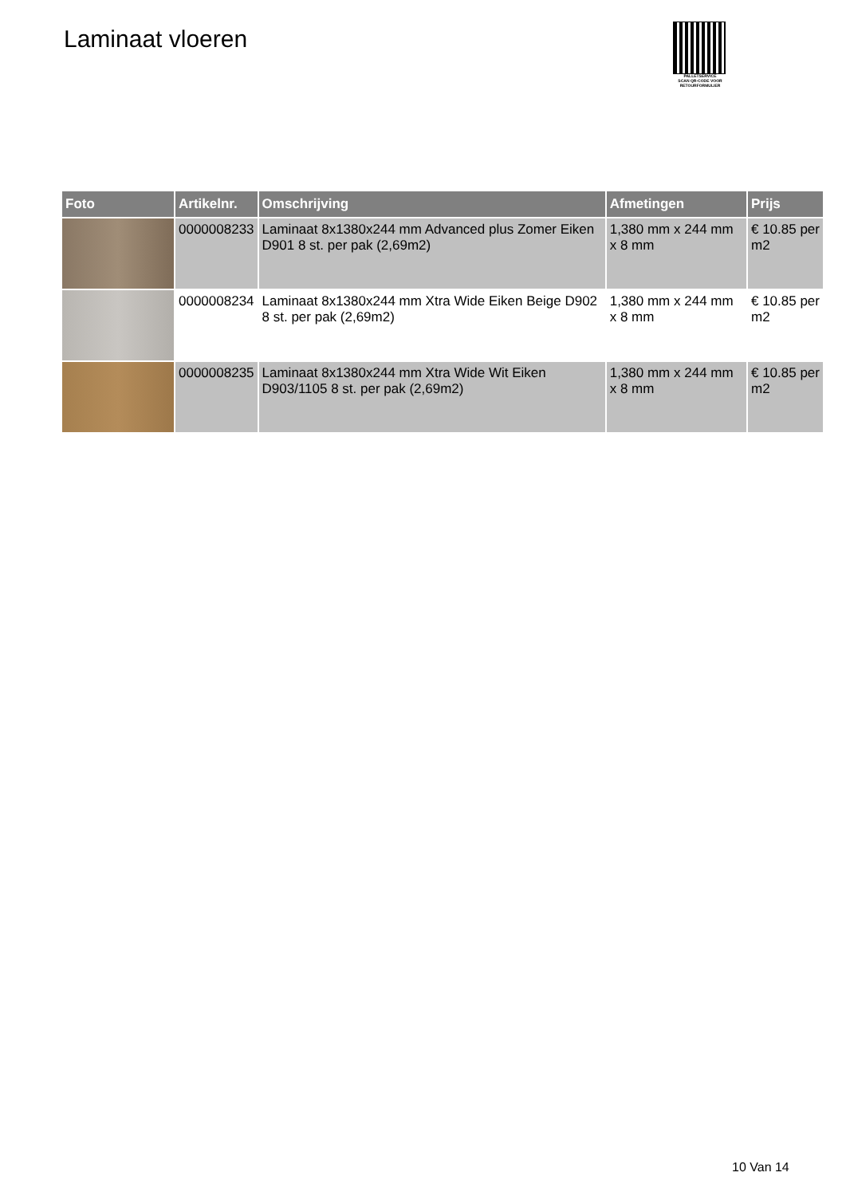Laminaat vloeren
PALLETSERVICE
SCAN QR-CODE VOOR RETOURFORMULIER
| Foto | Artikelnr. | Omschrijving | Afmetingen | Prijs |
| --- | --- | --- | --- | --- |
| | 0000008233 | Laminaat 8x1380x244 mm Advanced plus Zomer Eiken D901 8 st. per pak (2,69m2) | 1,380 mm x 244 mm x 8 mm | € 10.85 per m2 |
| | 0000008234 | Laminaat 8x1380x244 mm Xtra Wide Eiken Beige D902 8 st. per pak (2,69m2) | 1,380 mm x 244 mm x 8 mm | € 10.85 per m2 |
| | 0000008235 | Laminaat 8x1380x244 mm Xtra Wide Wit Eiken D903/1105 8 st. per pak (2,69m2) | 1,380 mm x 244 mm x 8 mm | € 10.85 per m2 |
10 Van 14